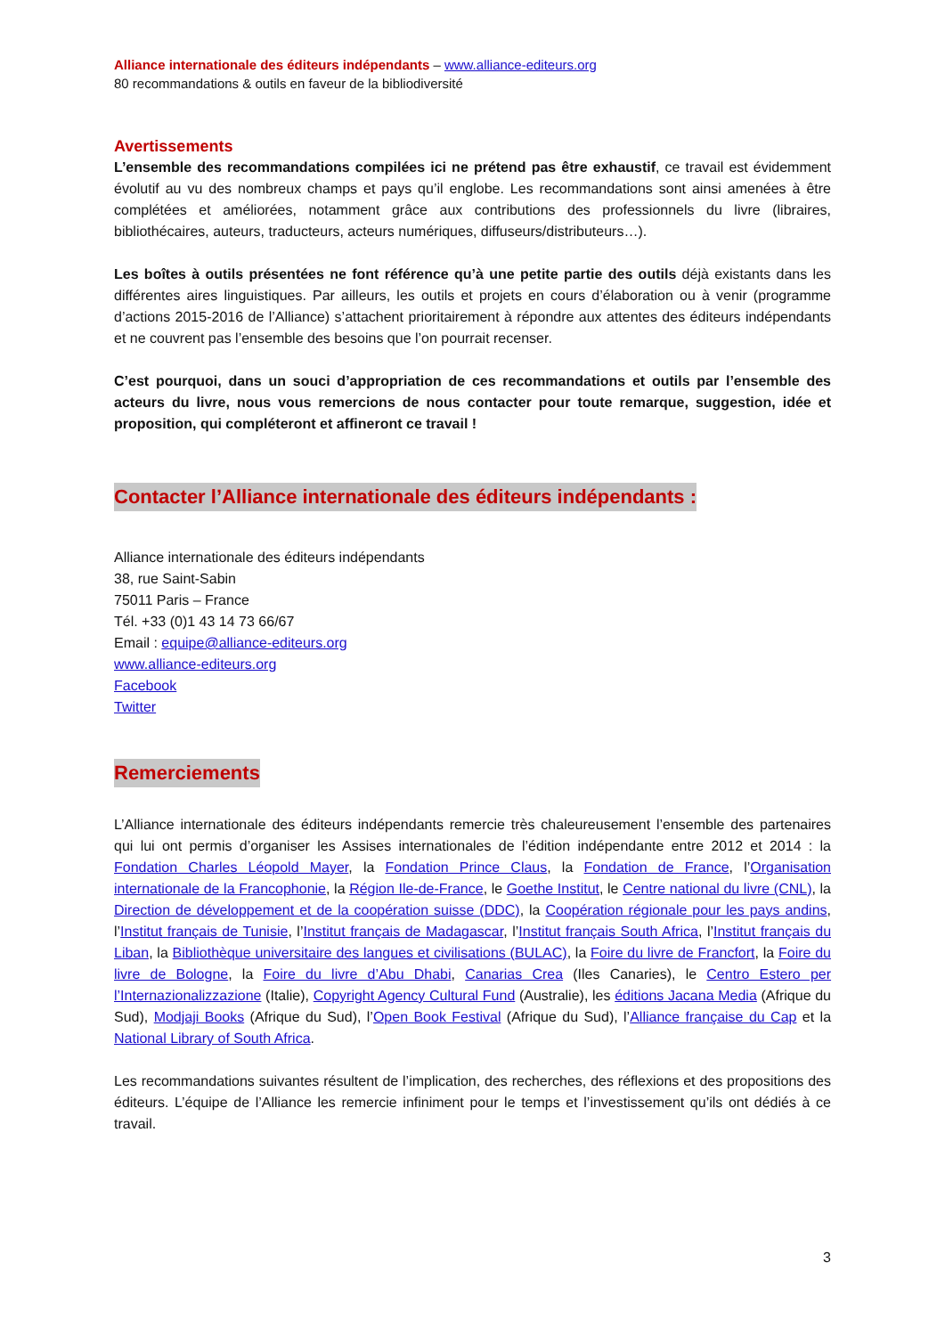Alliance internationale des éditeurs indépendants – www.alliance-editeurs.org
80 recommandations & outils en faveur de la bibliodiversité
Avertissements
L’ensemble des recommandations compilées ici ne prétend pas être exhaustif, ce travail est évidemment évolutif au vu des nombreux champs et pays qu’il englobe. Les recommandations sont ainsi amenées à être complétées et améliorées, notamment grâce aux contributions des professionnels du livre (libraires, bibliothécaires, auteurs, traducteurs, acteurs numériques, diffuseurs/distributeurs…).
Les boîtes à outils présentées ne font référence qu’à une petite partie des outils déjà existants dans les différentes aires linguistiques. Par ailleurs, les outils et projets en cours d’élaboration ou à venir (programme d’actions 2015-2016 de l’Alliance) s’attachent prioritairement à répondre aux attentes des éditeurs indépendants et ne couvrent pas l’ensemble des besoins que l’on pourrait recenser.
C’est pourquoi, dans un souci d’appropriation de ces recommandations et outils par l’ensemble des acteurs du livre, nous vous remercions de nous contacter pour toute remarque, suggestion, idée et proposition, qui compléteront et affineront ce travail !
Contacter l’Alliance internationale des éditeurs indépendants :
Alliance internationale des éditeurs indépendants
38, rue Saint-Sabin
75011 Paris – France
Tél. +33 (0)1 43 14 73 66/67
Email : equipe@alliance-editeurs.org
www.alliance-editeurs.org
Facebook
Twitter
Remerciements
L’Alliance internationale des éditeurs indépendants remercie très chaleureusement l’ensemble des partenaires qui lui ont permis d’organiser les Assises internationales de l’édition indépendante entre 2012 et 2014 : la Fondation Charles Léopold Mayer, la Fondation Prince Claus, la Fondation de France, l’Organisation internationale de la Francophonie, la Région Ile-de-France, le Goethe Institut, le Centre national du livre (CNL), la Direction de développement et de la coopération suisse (DDC), la Coopération régionale pour les pays andins, l’Institut français de Tunisie, l’Institut français de Madagascar, l’Institut français South Africa, l’Institut français du Liban, la Bibliothèque universitaire des langues et civilisations (BULAC), la Foire du livre de Francfort, la Foire du livre de Bologne, la Foire du livre d’Abu Dhabi, Canarias Crea (Iles Canaries), le Centro Estero per l’Internazionalizzazione (Italie), Copyright Agency Cultural Fund (Australie), les éditions Jacana Media (Afrique du Sud), Modjaji Books (Afrique du Sud), l’Open Book Festival (Afrique du Sud), l’Alliance française du Cap et la National Library of South Africa.
Les recommandations suivantes résultent de l’implication, des recherches, des réflexions et des propositions des éditeurs. L’équipe de l’Alliance les remercie infiniment pour le temps et l’investissement qu’ils ont dédiés à ce travail.
3